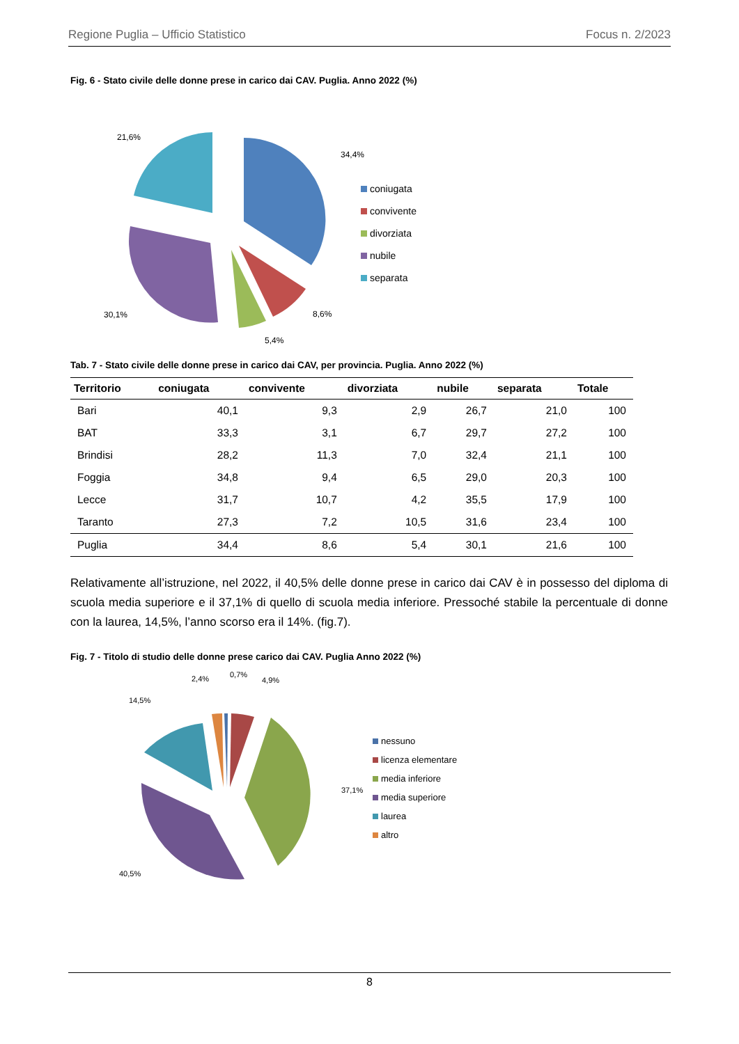Regione Puglia – Ufficio Statistico Focus n. 2/2023
Fig. 6 - Stato civile delle donne prese in carico dai CAV. Puglia. Anno 2022 (%)
34,4%
8,6%
5,4%
30,1%
21,6%
coniugata
convivente
divorziata
nubile
separata
Tab. 7 - Stato civile delle donne prese in carico dai CAV, per provincia. Puglia. Anno 2022 (%)
| Territorio | coniugata | convivente | divorziata | nubile | separata | Totale |
| --- | --- | --- | --- | --- | --- | --- |
| Bari | 40,1 | 9,3 | 2,9 | 26,7 | 21,0 | 100 |
| BAT | 33,3 | 3,1 | 6,7 | 29,7 | 27,2 | 100 |
| Brindisi | 28,2 | 11,3 | 7,0 | 32,4 | 21,1 | 100 |
| Foggia | 34,8 | 9,4 | 6,5 | 29,0 | 20,3 | 100 |
| Lecce | 31,7 | 10,7 | 4,2 | 35,5 | 17,9 | 100 |
| Taranto | 27,3 | 7,2 | 10,5 | 31,6 | 23,4 | 100 |
| Puglia | 34,4 | 8,6 | 5,4 | 30,1 | 21,6 | 100 |
Relativamente all’istruzione, nel 2022, il 40,5% delle donne prese in carico dai CAV è in possesso del diploma di scuola media superiore e il 37,1% di quello di scuola media inferiore. Pressoché stabile la percentuale di donne con la laurea, 14,5%, l’anno scorso era il 14%. (fig.7).
Fig. 7 - Titolo di studio delle donne prese carico dai CAV. Puglia Anno 2022 (%)
37,1%
40,5%
14,5%
2,4%
0,7%
4,9%
nessuno
licenza elementare
media inferiore
media superiore
laurea
altro
8